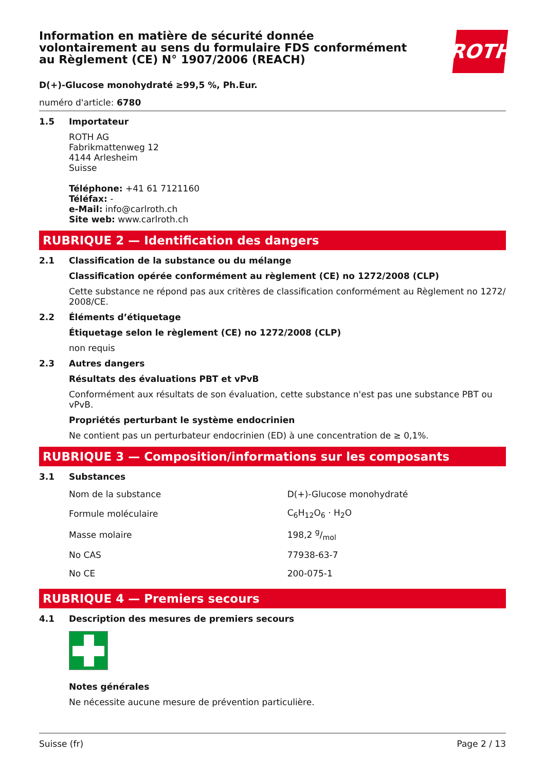Information en matière de sécurité donnée volontairement au sens du formulaire FDS conformément au Règlement (CE) N° 1907/2006 (REACH)
ROTH
D(+)-Glucose monohydraté ≥99,5 %, Ph.Eur.
numéro d'article: 6780
1.5 Importateur
ROTH AG
Fabrikmattenweg 12
4144 Arlesheim
Suisse
Téléphone: +41 61 7121160
Téléfax: -
e-Mail: info@carlroth.ch
Site web: www.carlroth.ch
RUBRIQUE 2 — Identification des dangers
2.1 Classification de la substance ou du mélange
Classification opérée conformément au règlement (CE) no 1272/2008 (CLP)
Cette substance ne répond pas aux critères de classification conformément au Règlement no 1272/ 2008/CE.
2.2 Éléments d’étiquetage
Étiquetage selon le règlement (CE) no 1272/2008 (CLP)
non requis
2.3 Autres dangers
Résultats des évaluations PBT et vPvB
Conformément aux résultats de son évaluation, cette substance n'est pas une substance PBT ou vPvB.
Propriétés perturbant le système endocrinien
Ne contient pas un perturbateur endocrinien (ED) à une concentration de ≥ 0,1%.
RUBRIQUE 3 — Composition/informations sur les composants
3.1 Substances
| Nom de la substance | D(+)-Glucose monohydraté |
| Formule moléculaire | C<sub>6</sub>H<sub>12</sub>O<sub>6</sub> · H<sub>2</sub>O |
| Masse molaire | 198,2 g/mol |
| No CAS | 77938-63-7 |
| No CE | 200-075-1 |
RUBRIQUE 4 — Premiers secours
4.1 Description des mesures de premiers secours
Notes générales
Ne nécessite aucune mesure de prévention particulière.
Suisse (fr) Page 2 / 13